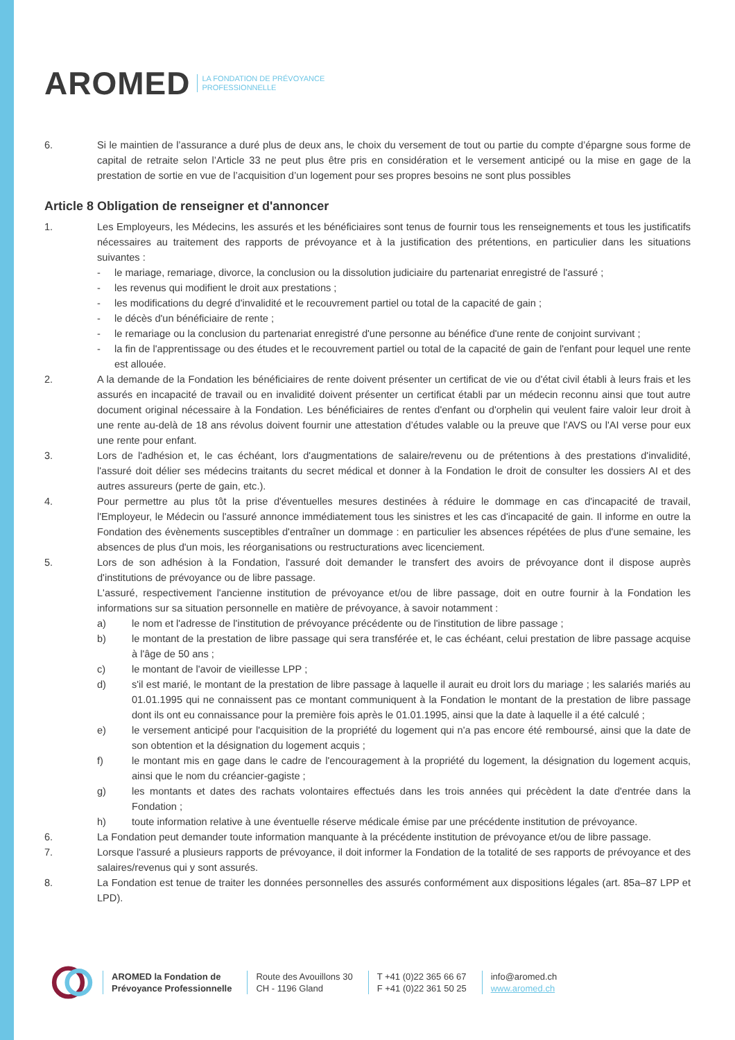AROMED LA FONDATION DE PRÉVOYANCE
PROFESSIONNELLE
6. Si le maintien de l’assurance a duré plus de deux ans, le choix du versement de tout ou partie du compte d’épargne sous forme de capital de retraite selon l’Article 33 ne peut plus être pris en considération et le versement anticipé ou la mise en gage de la prestation de sortie en vue de l’acquisition d’un logement pour ses propres besoins ne sont plus possibles
Article 8 Obligation de renseigner et d'annoncer
1. Les Employeurs, les Médecins, les assurés et les bénéficiaires sont tenus de fournir tous les renseignements et tous les justificatifs nécessaires au traitement des rapports de prévoyance et à la justification des prétentions, en particulier dans les situations suivantes :
- le mariage, remariage, divorce, la conclusion ou la dissolution judiciaire du partenariat enregistré de l'assuré ;
- les revenus qui modifient le droit aux prestations ;
- les modifications du degré d'invalidité et le recouvrement partiel ou total de la capacité de gain ;
- le décès d'un bénéficiaire de rente ;
- le remariage ou la conclusion du partenariat enregistré d'une personne au bénéfice d'une rente de conjoint survivant ;
- la fin de l'apprentissage ou des études et le recouvrement partiel ou total de la capacité de gain de l'enfant pour lequel une rente est allouée.
2. A la demande de la Fondation les bénéficiaires de rente doivent présenter un certificat de vie ou d'état civil établi à leurs frais et les assurés en incapacité de travail ou en invalidité doivent présenter un certificat établi par un médecin reconnu ainsi que tout autre document original nécessaire à la Fondation. Les bénéficiaires de rentes d'enfant ou d'orphelin qui veulent faire valoir leur droit à une rente au-delà de 18 ans révolus doivent fournir une attestation d’études valable ou la preuve que l'AVS ou l'AI verse pour eux une rente pour enfant.
3. Lors de l'adhésion et, le cas échéant, lors d'augmentations de salaire/revenu ou de prétentions à des prestations d'invalidité, l'assuré doit délier ses médecins traitants du secret médical et donner à la Fondation le droit de consulter les dossiers AI et des autres assureurs (perte de gain, etc.).
4. Pour permettre au plus tôt la prise d'éventuelles mesures destinées à réduire le dommage en cas d'incapacité de travail, l'Employeur, le Médecin ou l'assuré annonce immédiatement tous les sinistres et les cas d'incapacité de gain. Il informe en outre la Fondation des évènements susceptibles d'entraîner un dommage : en particulier les absences répétées de plus d'une semaine, les absences de plus d'un mois, les réorganisations ou restructurations avec licenciement.
5. Lors de son adhésion à la Fondation, l'assuré doit demander le transfert des avoirs de prévoyance dont il dispose auprès d'institutions de prévoyance ou de libre passage.
L'assuré, respectivement l'ancienne institution de prévoyance et/ou de libre passage, doit en outre fournir à la Fondation les informations sur sa situation personnelle en matière de prévoyance, à savoir notamment :
a) le nom et l'adresse de l'institution de prévoyance précédente ou de l'institution de libre passage ;
b) le montant de la prestation de libre passage qui sera transférée et, le cas échéant, celui prestation de libre passage acquise à l'âge de 50 ans ;
c) le montant de l'avoir de vieillesse LPP ;
d) s'il est marié, le montant de la prestation de libre passage à laquelle il aurait eu droit lors du mariage ; les salariés mariés au 01.01.1995 qui ne connaissent pas ce montant communiquent à la Fondation le montant de la prestation de libre passage dont ils ont eu connaissance pour la première fois après le 01.01.1995, ainsi que la date à laquelle il a été calculé ;
e) le versement anticipé pour l'acquisition de la propriété du logement qui n'a pas encore été remboursé, ainsi que la date de son obtention et la désignation du logement acquis ;
f) le montant mis en gage dans le cadre de l'encouragement à la propriété du logement, la désignation du logement acquis, ainsi que le nom du créancier-gagiste ;
g) les montants et dates des rachats volontaires effectués dans les trois années qui précèdent la date d'entrée dans la Fondation ;
h) toute information relative à une éventuelle réserve médicale émise par une précédente institution de prévoyance.
6. La Fondation peut demander toute information manquante à la précédente institution de prévoyance et/ou de libre passage.
7. Lorsque l'assuré a plusieurs rapports de prévoyance, il doit informer la Fondation de la totalité de ses rapports de prévoyance et des salaires/revenus qui y sont assurés.
8. La Fondation est tenue de traiter les données personnelles des assurés conformément aux dispositions légales (art. 85a–87 LPP et LPD).
AROMED la Fondation de
Prévoyance Professionnelle
Route des Avouillons 30
CH - 1196 Gland
T +41 (0)22 365 66 67
F +41 (0)22 361 50 25
info@aromed.ch
www.aromed.ch